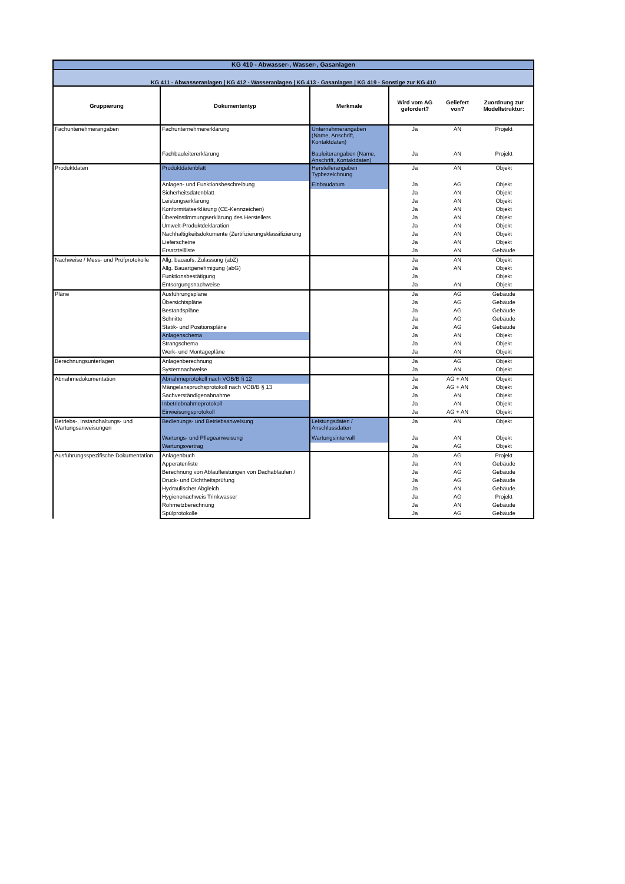| KG 410 - Abwasser-, Wasser-, Gasanlagen | | | | | |
| KG 411 - Abwasseranlagen / KG 412 - Wasseranlagen / KG 413 - Gasanlagen / KG 419 - Sonstige zur KG 410 | | | | | |
| Gruppierung | Dokumententyp | Merkmale | Wird vom AG gefordert? | Geliefert von? | Zuordnung zur Modellstruktur: |
| Fachuntenehmerangaben | Fachunternehmererklärung | Unternehmerangaben (Name, Anschrift, Kontaktdaten) | Ja | AN | Projekt |
| | Fachbauleitererklärung | Bauleiterangaben (Name, Anschrift, Kontaktdaten) | Ja | AN | Projekt |
| Produktdaten | Produktdatenblatt | Herstellerangaben Typbezeichnung | Ja | AN | Objekt |
| | Anlagen- und Funktionsbeschreibung | Einbaudatum | Ja | AG | Objekt |
| | Sicherheitsdatenblatt | | Ja | AN | Objekt |
| | Leistungserklärung | | Ja | AN | Objekt |
| | Konformitätserklärung (CE-Kennzeichen) | | Ja | AN | Objekt |
| | Übereinstimmungserklärung des Herstellers | | Ja | AN | Objekt |
| | Umwelt-Produktdeklaration | | Ja | AN | Objekt |
| | Nachhaltigkeitsdokumente (Zertifizierungsklassifizierung | | Ja | AN | Objekt |
| | Lieferscheine | | Ja | AN | Objekt |
| | Ersatzteilliste | | Ja | AN | Gebäude |
| Nachweise / Mess- und Prüfprotokolle | Allg. bauaufs. Zulassung (abZ) | | Ja | AN | Objekt |
| | Allg. Bauartgenehmigung (abG) | | Ja | AN | Objekt |
| | Funktionsbestätigung | | Ja | | Objekt |
| | Entsorgungsnachweise | | Ja | AN | Objekt |
| Pläne | Ausführungspläne | | Ja | AG | Gebäude |
| | Übersichtspläne | | Ja | AG | Gebäude |
| | Bestandspläne | | Ja | AG | Gebäude |
| | Schnitte | | Ja | AG | Gebäude |
| | Statik- und Positionspläne | | Ja | AG | Gebäude |
| | Anlagenschema | | Ja | AN | Objekt |
| | Strangschema | | Ja | AN | Objekt |
| | Werk- und Montagepläne | | Ja | AN | Objekt |
| Berechnungsunterlagen | Anlagenberechnung | | Ja | AG | Objekt |
| | Systemnachweise | | Ja | AN | Objekt |
| Abnahmedokumentation | Abnahmeprotokoll nach VOB/B § 12 | | Ja | AG + AN | Objekt |
| | Mängelanspruchsprotokoll nach VOB/B § 13 | | Ja | AG + AN | Objekt |
| | Sachverständigenabnahme | | Ja | AN | Objekt |
| | Inbetriebnahmeprotokoll | | Ja | AN | Objekt |
| | Einweisungsprotokoll | | Ja | AG + AN | Objekt |
| Betriebs-, Instandhaltungs- und Wartungsanweisungen | Bedienungs- und Betriebsanweisung | Leistungsdaten / Anschlussdaten | Ja | AN | Objekt |
| | Wartungs- und Pflegeanweisung | Wartungsintervall | Ja | AN | Objekt |
| | Wartungsvertrag | | Ja | AG | Objekt |
| Ausführungsspezifische Dokumentation | Anlagenbuch | | Ja | AG | Projekt |
| | Apperatenliste | | Ja | AN | Gebäude |
| | Berechnung von Ablaufleistungen von Dachabläufen / | | Ja | AG | Gebäude |
| | Druck- und Dichtheitsprüfung | | Ja | AG | Gebäude |
| | Hydraulischer Abgleich | | Ja | AN | Gebäude |
| | Hygienenachweis Trinkwasser | | Ja | AG | Projekt |
| | Rohrnetzberechnung | | Ja | AN | Gebäude |
| | Spülprotokolle | | Ja | AG | Gebäude |